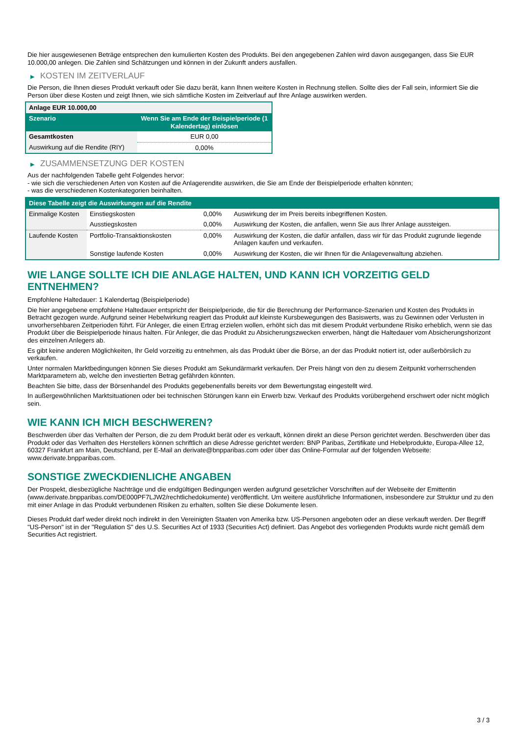Die hier ausgewiesenen Beträge entsprechen den kumulierten Kosten des Produkts. Bei den angegebenen Zahlen wird davon ausgegangen, dass Sie EUR 10.000,00 anlegen. Die Zahlen sind Schätzungen und können in der Zukunft anders ausfallen.
▶ KOSTEN IM ZEITVERLAUF
Die Person, die Ihnen dieses Produkt verkauft oder Sie dazu berät, kann Ihnen weitere Kosten in Rechnung stellen. Sollte dies der Fall sein, informiert Sie die Person über diese Kosten und zeigt Ihnen, wie sich sämtliche Kosten im Zeitverlauf auf Ihre Anlage auswirken werden.
| Anlage EUR 10.000,00 | |
| --- | --- |
| Szenario | Wenn Sie am Ende der Beispielperiode (1 Kalendertag) einlösen |
| Gesamtkosten | EUR 0,00 |
| Auswirkung auf die Rendite (RIY) | 0,00% |
▶ ZUSAMMENSETZUNG DER KOSTEN
Aus der nachfolgenden Tabelle geht Folgendes hervor:
- wie sich die verschiedenen Arten von Kosten auf die Anlagerendite auswirken, die Sie am Ende der Beispielperiode erhalten könnten;
- was die verschiedenen Kostenkategorien beinhalten.
| Diese Tabelle zeigt die Auswirkungen auf die Rendite | | | |
| --- | --- | --- | --- |
| Einmalige Kosten | Einstiegskosten | 0,00% | Auswirkung der im Preis bereits inbegriffenen Kosten. |
| | Ausstiegskosten | 0,00% | Auswirkung der Kosten, die anfallen, wenn Sie aus Ihrer Anlage aussteigen. |
| Laufende Kosten | Portfolio-Transaktionskosten | 0,00% | Auswirkung der Kosten, die dafür anfallen, dass wir für das Produkt zugrunde liegende Anlagen kaufen und verkaufen. |
| | Sonstige laufende Kosten | 0,00% | Auswirkung der Kosten, die wir Ihnen für die Anlageverwaltung abziehen. |
WIE LANGE SOLLTE ICH DIE ANLAGE HALTEN, UND KANN ICH VORZEITIG GELD ENTNEHMEN?
Empfohlene Haltedauer: 1 Kalendertag (Beispielperiode)
Die hier angegebene empfohlene Haltedauer entspricht der Beispielperiode, die für die Berechnung der Performance-Szenarien und Kosten des Produkts in Betracht gezogen wurde. Aufgrund seiner Hebelwirkung reagiert das Produkt auf kleinste Kursbewegungen des Basiswerts, was zu Gewinnen oder Verlusten in unvorhersehbaren Zeitperioden führt. Für Anleger, die einen Ertrag erzielen wollen, erhöht sich das mit diesem Produkt verbundene Risiko erheblich, wenn sie das Produkt über die Beispielperiode hinaus halten. Für Anleger, die das Produkt zu Absicherungszwecken erwerben, hängt die Haltedauer vom Absicherungshorizont des einzelnen Anlegers ab.
Es gibt keine anderen Möglichkeiten, Ihr Geld vorzeitig zu entnehmen, als das Produkt über die Börse, an der das Produkt notiert ist, oder außerbörslich zu verkaufen.
Unter normalen Marktbedingungen können Sie dieses Produkt am Sekundärmarkt verkaufen. Der Preis hängt von den zu diesem Zeitpunkt vorherrschenden Marktparametern ab, welche den investierten Betrag gefährden könnten.
Beachten Sie bitte, dass der Börsenhandel des Produkts gegebenenfalls bereits vor dem Bewertungstag eingestellt wird.
In außergewöhnlichen Marktsituationen oder bei technischen Störungen kann ein Erwerb bzw. Verkauf des Produkts vorübergehend erschwert oder nicht möglich sein.
WIE KANN ICH MICH BESCHWEREN?
Beschwerden über das Verhalten der Person, die zu dem Produkt berät oder es verkauft, können direkt an diese Person gerichtet werden. Beschwerden über das Produkt oder das Verhalten des Herstellers können schriftlich an diese Adresse gerichtet werden: BNP Paribas, Zertifikate und Hebelprodukte, Europa-Allee 12, 60327 Frankfurt am Main, Deutschland, per E-Mail an derivate@bnpparibas.com oder über das Online-Formular auf der folgenden Webseite: www.derivate.bnpparibas.com.
SONSTIGE ZWECKDIENLICHE ANGABEN
Der Prospekt, diesbezügliche Nachträge und die endgültigen Bedingungen werden aufgrund gesetzlicher Vorschriften auf der Webseite der Emittentin (www.derivate.bnpparibas.com/DE000PF7LJW2/rechtlichedokumente) veröffentlicht. Um weitere ausführliche Informationen, insbesondere zur Struktur und zu den mit einer Anlage in das Produkt verbundenen Risiken zu erhalten, sollten Sie diese Dokumente lesen.
Dieses Produkt darf weder direkt noch indirekt in den Vereinigten Staaten von Amerika bzw. US-Personen angeboten oder an diese verkauft werden. Der Begriff "US-Person" ist in der "Regulation S" des U.S. Securities Act of 1933 (Securities Act) definiert. Das Angebot des vorliegenden Produkts wurde nicht gemäß dem Securities Act registriert.
3 / 3